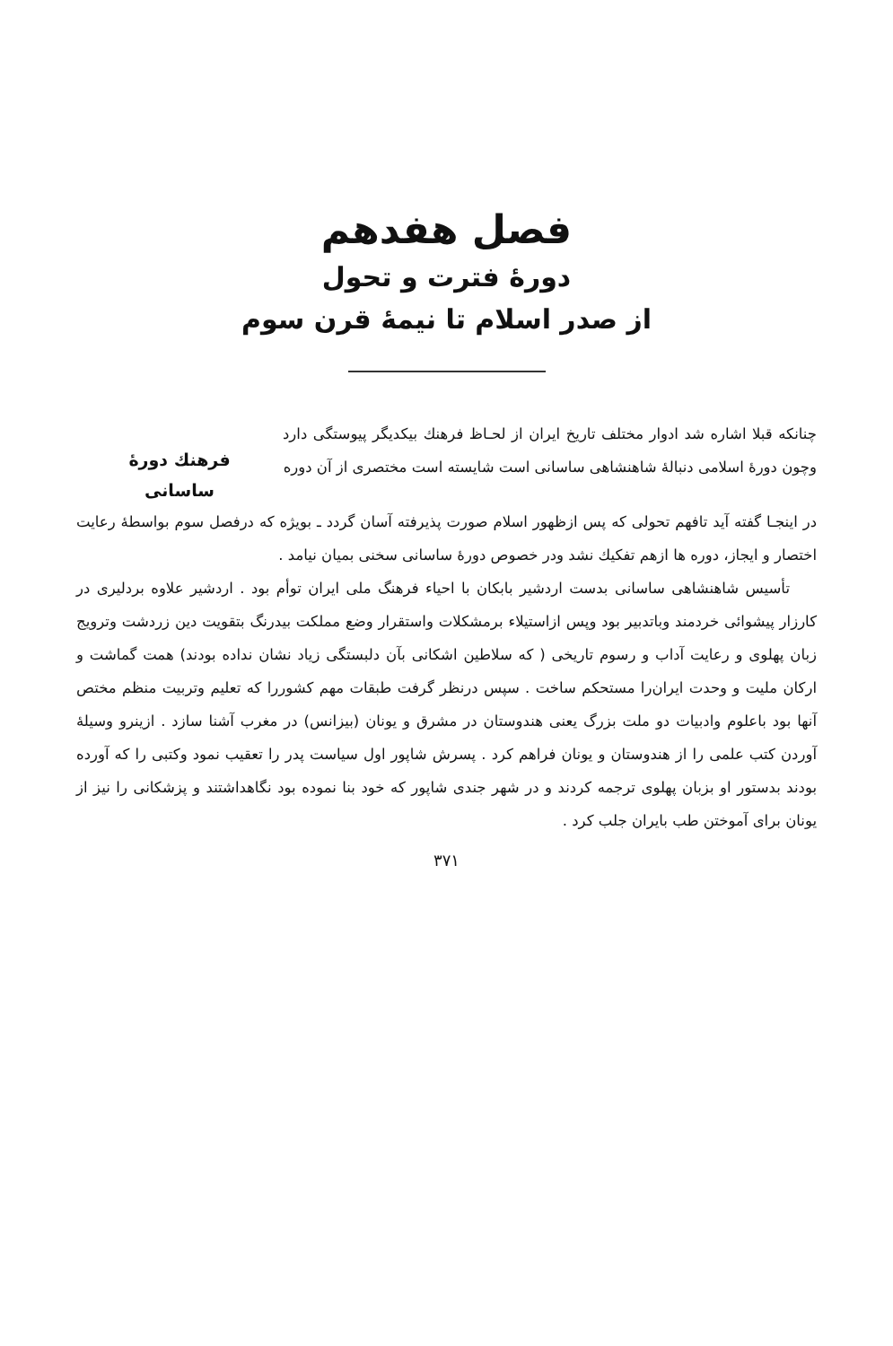فصل هفدهم
دورهٔ فترت و تحول
از صدر اسلام تا نیمهٔ قرن سوم
چنانکه قبلا اشاره شد ادوار مختلف تاریخ ایران از لحـاظ فرهنك بیکدیگر پیوستگی دارد وچون دورهٔ اسلامی دنبالهٔ شاهنشاهی ساسانی است شایسته است مختصری از آن دوره
فرهنك دورهٔ
ساسانی
در اینجـا گفته آید تافهم تحولی که پس ازظهور اسلام صورت پذیرفته آسان گردد ـ بویژه که درفصل سوم بواسطهٔ رعایت اختصار و ایجاز، دوره ها ازهم تفکیك نشد ودر خصوص دورهٔ ساسانی سخنی بمیان نیامد .
تأسیس شاهنشاهی ساسانی بدست اردشیر بابکان با احیاء فرهنگ ملی ایران توأم بود . اردشیر علاوه بردلیری در کارزار پیشوائی خردمند وباتدبیر بود وپس ازاستیلاء برمشکلات واستقرار وضع مملکت بیدرنگ بتقویت دین زردشت وترویج زبان پهلوی و رعایت آداب و رسوم تاریخی ( که سلاطین اشکانی بآن دلبستگی زیاد نشان نداده بودند) همت گماشت و ارکان ملیت و وحدت ایران‌را مستحکم ساخت . سپس درنظر گرفت طبقات مهم کشوررا که تعلیم وتربیت منظم مختص آنها بود باعلوم وادبیات دو ملت بزرگ یعنی هندوستان در مشرق و یونان (بیزانس) در مغرب آشنا سازد . ازینرو وسیلهٔ آوردن کتب علمی را از هندوستان و یونان فراهم کرد . پسرش شاپور اول سیاست پدر را تعقیب نمود وکتبی را که آورده بودند بدستور او بزبان پهلوی ترجمه کردند و در شهر جندی شاپور که خود بنا نموده بود نگاهداشتند و پزشکانی را نیز از یونان برای آموختن طب بایران جلب کرد .
۳۷۱